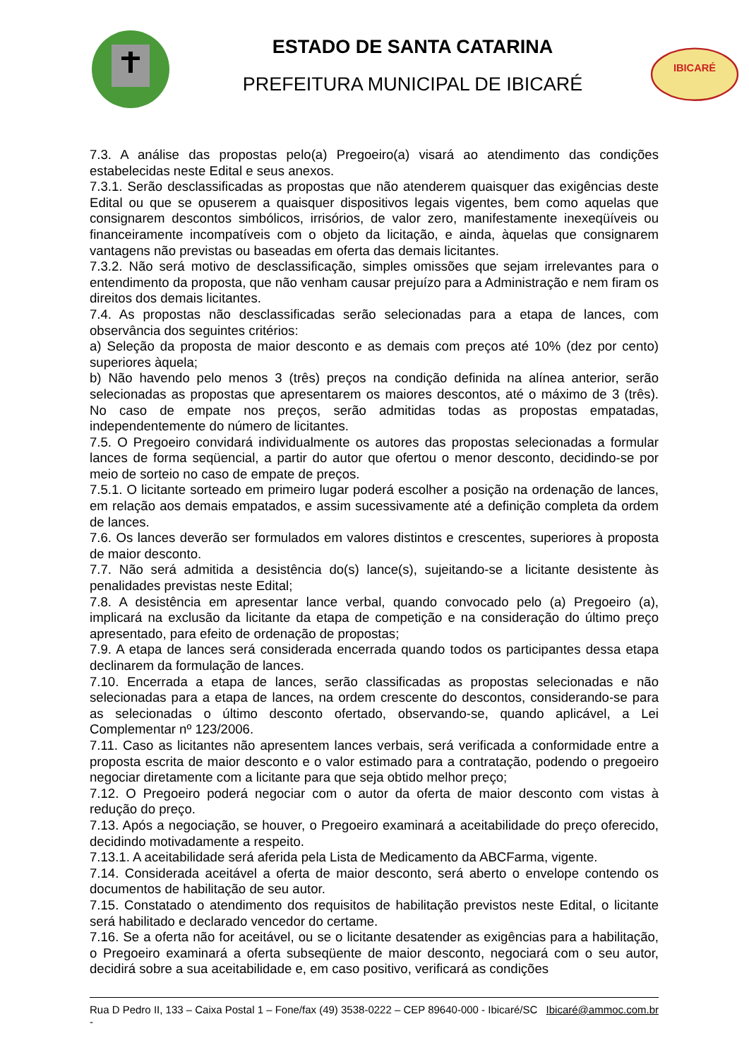ESTADO DE SANTA CATARINA
PREFEITURA MUNICIPAL DE IBICARÉ
IBICARÉ
7.3. A análise das propostas pelo(a) Pregoeiro(a) visará ao atendimento das condições estabelecidas neste Edital e seus anexos.
7.3.1. Serão desclassificadas as propostas que não atenderem quaisquer das exigências deste Edital ou que se opuserem a quaisquer dispositivos legais vigentes, bem como aquelas que consignarem descontos simbólicos, irrisórios, de valor zero, manifestamente inexeqüíveis ou financeiramente incompatíveis com o objeto da licitação, e ainda, àquelas que consignarem vantagens não previstas ou baseadas em oferta das demais licitantes.
7.3.2. Não será motivo de desclassificação, simples omissões que sejam irrelevantes para o entendimento da proposta, que não venham causar prejuízo para a Administração e nem firam os direitos dos demais licitantes.
7.4. As propostas não desclassificadas serão selecionadas para a etapa de lances, com observância dos seguintes critérios:
a) Seleção da proposta de maior desconto e as demais com preços até 10% (dez por cento) superiores àquela;
b) Não havendo pelo menos 3 (três) preços na condição definida na alínea anterior, serão selecionadas as propostas que apresentarem os maiores descontos, até o máximo de 3 (três). No caso de empate nos preços, serão admitidas todas as propostas empatadas, independentemente do número de licitantes.
7.5. O Pregoeiro convidará individualmente os autores das propostas selecionadas a formular lances de forma seqüencial, a partir do autor que ofertou o menor desconto, decidindo-se por meio de sorteio no caso de empate de preços.
7.5.1. O licitante sorteado em primeiro lugar poderá escolher a posição na ordenação de lances, em relação aos demais empatados, e assim sucessivamente até a definição completa da ordem de lances.
7.6. Os lances deverão ser formulados em valores distintos e crescentes, superiores à proposta de maior desconto.
7.7. Não será admitida a desistência do(s) lance(s), sujeitando-se a licitante desistente às penalidades previstas neste Edital;
7.8. A desistência em apresentar lance verbal, quando convocado pelo (a) Pregoeiro (a), implicará na exclusão da licitante da etapa de competição e na consideração do último preço apresentado, para efeito de ordenação de propostas;
7.9. A etapa de lances será considerada encerrada quando todos os participantes dessa etapa declinarem da formulação de lances.
7.10. Encerrada a etapa de lances, serão classificadas as propostas selecionadas e não selecionadas para a etapa de lances, na ordem crescente do descontos, considerando-se para as selecionadas o último desconto ofertado, observando-se, quando aplicável, a Lei Complementar nº 123/2006.
7.11. Caso as licitantes não apresentem lances verbais, será verificada a conformidade entre a proposta escrita de maior desconto e o valor estimado para a contratação, podendo o pregoeiro negociar diretamente com a licitante para que seja obtido melhor preço;
7.12. O Pregoeiro poderá negociar com o autor da oferta de maior desconto com vistas à redução do preço.
7.13. Após a negociação, se houver, o Pregoeiro examinará a aceitabilidade do preço oferecido, decidindo motivadamente a respeito.
7.13.1. A aceitabilidade será aferida pela Lista de Medicamento da ABCFarma, vigente.
7.14. Considerada aceitável a oferta de maior desconto, será aberto o envelope contendo os documentos de habilitação de seu autor.
7.15. Constatado o atendimento dos requisitos de habilitação previstos neste Edital, o licitante será habilitado e declarado vencedor do certame.
7.16. Se a oferta não for aceitável, ou se o licitante desatender as exigências para a habilitação, o Pregoeiro examinará a oferta subseqüente de maior desconto, negociará com o seu autor, decidirá sobre a sua aceitabilidade e, em caso positivo, verificará as condições
Rua D Pedro II, 133 – Caixa Postal 1 – Fone/fax (49) 3538-0222 – CEP 89640-000 - Ibicaré/SC - Ibicaré@ammoc.com.br